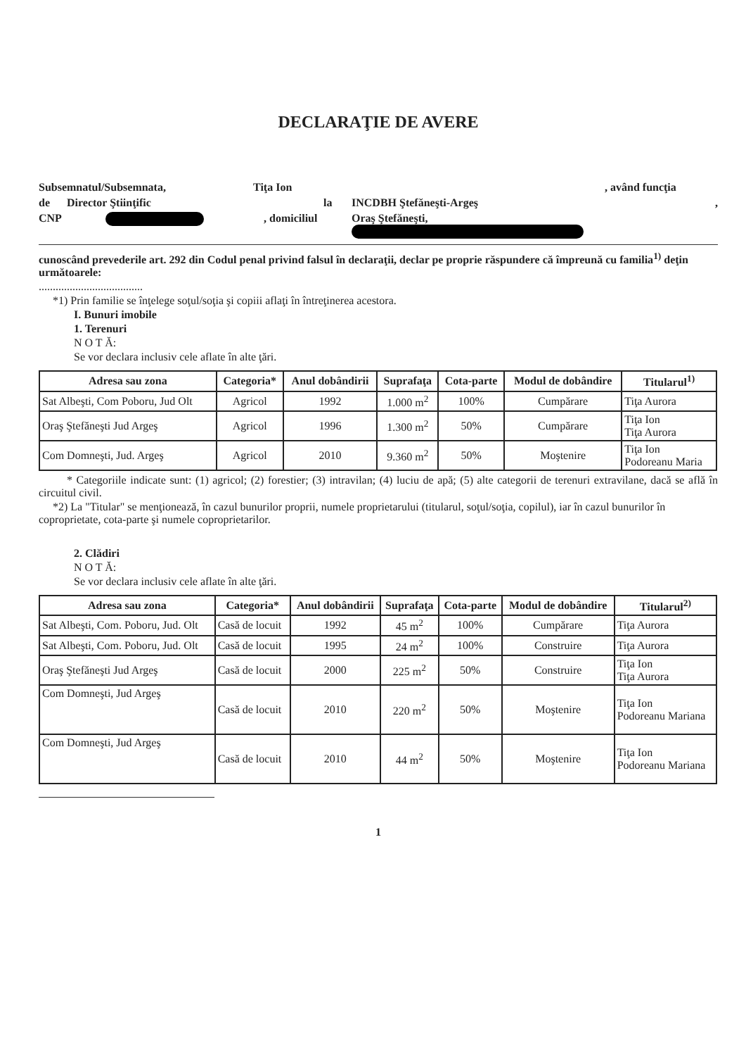DECLARAŢIE DE AVERE
Subsemnatul/Subsemnata, Tiţa Ion, având funcţia
de Director Ştiinţific la INCDBH Ştefăneşti-Argeş,
CNP , domiciliul Oraş Ştefăneşti,
cunoscând prevederile art. 292 din Codul penal privind falsul în declaraţii, declar pe proprie răspundere că împreună cu familia<sup>1)</sup> deţin următoarele:
.....................................
*1) Prin familie se înţelege soţul/soţia şi copiii aflaţi în întreţinerea acestora.
I. Bunuri imobile
1. Terenuri
N O T Ă:
Se vor declara inclusiv cele aflate în alte ţări.
| Adresa sau zona | Categoria* | Anul dobândirii | Suprafaţa | Cota-parte | Modul de dobândire | Titularul<sup>1)</sup> |
| --- | --- | --- | --- | --- | --- | --- |
| Sat Albeşti, Com Poboru, Jud Olt | Agricol | 1992 | 1.000 m<sup>2</sup> | 100% | Cumpărare | Tiţa Aurora |
| Oraş Ştefăneşti Jud Argeş | Agricol | 1996 | 1.300 m<sup>2</sup> | 50% | Cumpărare | Tiţa Ion Tiţa Aurora |
| Com Domneşti, Jud. Argeş | Agricol | 2010 | 9.360 m<sup>2</sup> | 50% | Moştenire | Tiţa Ion Podoreanu Maria |
* Categoriile indicate sunt: (1) agricol; (2) forestier; (3) intravilan; (4) luciu de apă; (5) alte categorii de terenuri extravilane, dacă se află în circuitul civil.
*2) La "Titular" se menţionează, în cazul bunurilor proprii, numele proprietarului (titularul, soţul/soţia, copilul), iar în cazul bunurilor în coproprietate, cota-parte şi numele coproprietarilor.
2. Clădiri
N O T Ă:
Se vor declara inclusiv cele aflate în alte ţări.
| Adresa sau zona | Categoria* | Anul dobândirii | Suprafaţa | Cota-parte | Modul de dobândire | Titularul<sup>2)</sup> |
| --- | --- | --- | --- | --- | --- | --- |
| Sat Albeşti, Com. Poboru, Jud. Olt | Casă de locuit | 1992 | 45 m<sup>2</sup> | 100% | Cumpărare | Tiţa Aurora |
| Sat Albeşti, Com. Poboru, Jud. Olt | Casă de locuit | 1995 | 24 m<sup>2</sup> | 100% | Construire | Tiţa Aurora |
| Oraş Ştefăneşti Jud Argeş | Casă de locuit | 2000 | 225 m<sup>2</sup> | 50% | Construire | Tiţa Ion Tiţa Aurora |
| Com Domneşti, Jud Argeş | Casă de locuit | 2010 | 220 m<sup>2</sup> | 50% | Moştenire | Tiţa Ion Podoreanu Mariana |
| Com Domneşti, Jud Argeş | Casă de locuit | 2010 | 44 m<sup>2</sup> | 50% | Moştenire | Tiţa Ion Podoreanu Mariana |
1